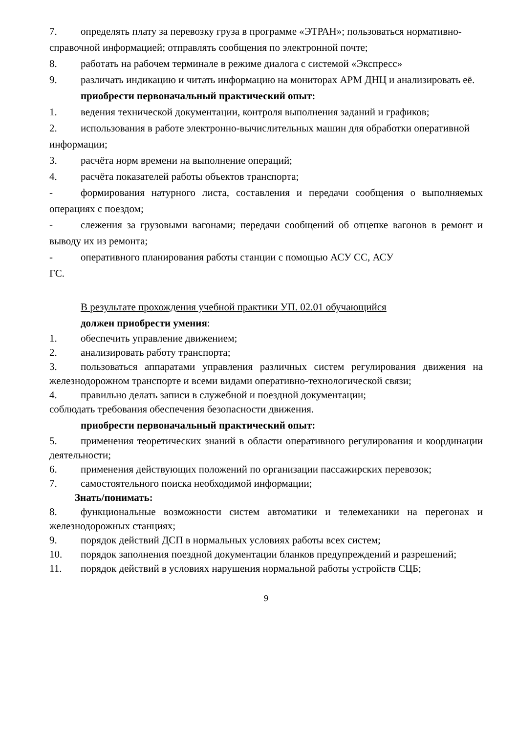7. определять плату за перевозку груза в программе «ЭТРАН»; пользоваться нормативно-справочной информацией; отправлять сообщения по электронной почте;
8. работать на рабочем терминале в режиме диалога с системой «Экспресс»
9. различать индикацию и читать информацию на мониторах АРМ ДНЦ и анализировать её.
приобрести первоначальный практический опыт:
1. ведения технической документации, контроля выполнения заданий и графиков;
2. использования в работе электронно-вычислительных машин для обработки оперативной информации;
3. расчёта норм времени на выполнение операций;
4. расчёта показателей работы объектов транспорта;
- формирования натурного листа, составления и передачи сообщения о выполняемых операциях с поездом;
- слежения за грузовыми вагонами; передачи сообщений об отцепке вагонов в ремонт и выводу их из ремонта;
- оперативного планирования работы станции с помощью АСУ СС, АСУ
ГС.
В результате прохождения учебной практики УП. 02.01 обучающийся
должен приобрести умения:
1. обеспечить управление движением;
2. анализировать работу транспорта;
3. пользоваться аппаратами управления различных систем регулирования движения на железнодорожном транспорте и всеми видами оперативно-технологической связи;
4. правильно делать записи в служебной и поездной документации;
соблюдать требования обеспечения безопасности движения.
приобрести первоначальный практический опыт:
5. применения теоретических знаний в области оперативного регулирования и координации деятельности;
6. применения действующих положений по организации пассажирских перевозок;
7. самостоятельного поиска необходимой информации;
Знать/понимать:
8. функциональные возможности систем автоматики и телемеханики на перегонах и железнодорожных станциях;
9. порядок действий ДСП в нормальных условиях работы всех систем;
10. порядок заполнения поездной документации бланков предупреждений и разрешений;
11. порядок действий в условиях нарушения нормальной работы устройств СЦБ;
9